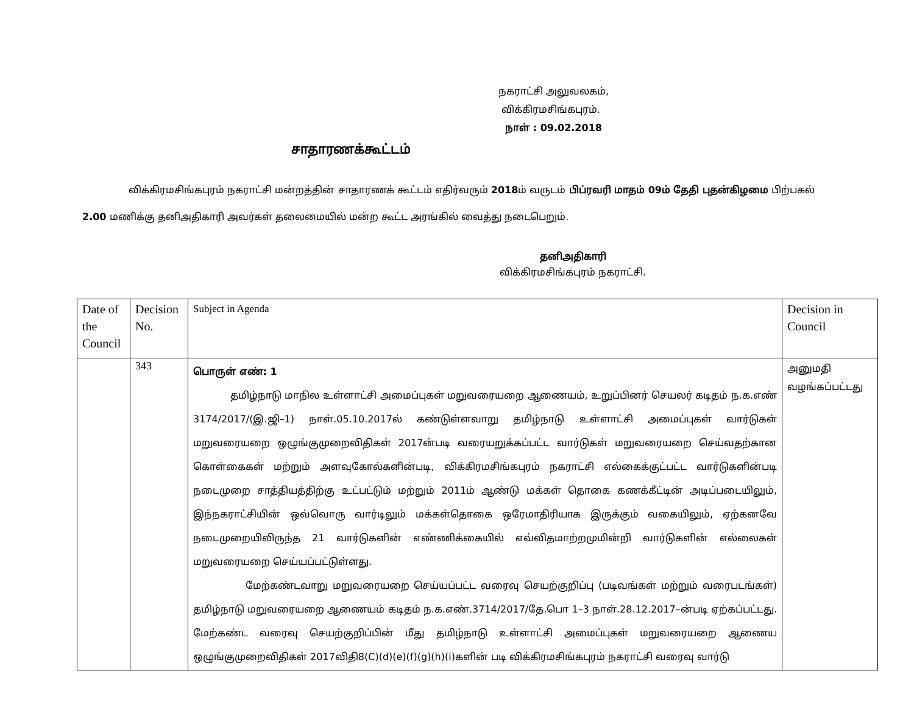நகராட்சி அலுவலகம்,
விக்கிரமசிங்கபுரம்.
நாள் : 09.02.2018
சாதாரணக்கூட்டம்
விக்கிரமசிங்கபுரம் நகராட்சி மன்றத்தின் சாதாரணக் கூட்டம் எதிர்வரும் 2018ம் வருடம் பிப்ரவரி மாதம் 09ம் தேதி புதன்கிழமை பிற்பகல் 2.00 மணிக்கு தனிஅதிகாரி அவர்கள் தலைமையில் மன்ற கூட்ட அரங்கில் வைத்து நடைபெறும்.
தனிஅதிகாரி
விக்கிரமசிங்கபுரம் நகராட்சி.
| Date of the Council | Decision No. | Subject in Agenda | Decision in Council |
| --- | --- | --- | --- |
| | 343 | பொருள் எண்: 1 தமிழ்நாடு மாநில உள்ளாட்சி அமைப்புகள் மறுவரையறை ஆணையம், உறுப்பினர் செயலர் கடிதம் ந.க.எண் 3174/2017/(இ.ஜி–1) நாள்.05.10.2017ல் கண்டுள்ளவாறு தமிழ்நாடு உள்ளாட்சி அமைப்புகள் வார்டுகள் மறுவரையறை ஒழுங்குமுறைவிதிகள் 2017ன்படி வரையறுக்கப்பட்ட வார்டுகள் மறுவரையறை செய்வதற்கான கொள்கைகள் மற்றும் அளவுகோல்களின்படி, விக்கிரமசிங்கபுரம் நகராட்சி எல்கைக்குட்பட்ட வார்டுகளின்படி நடைமுறை சாத்தியத்திற்கு உட்பட்டும் மற்றும் 2011ம் ஆண்டு மக்கள் தொகை கணக்கீட்டின் அடிப்படையிலும், இந்நகராட்சியின் ஒவ்வொரு வார்டிலும் மக்கள்தொகை ஒரேமாதிரியாக இருக்கும் வகையிலும், ஏற்கனவே நடைமுறையிலிருந்த 21 வார்டுகளின் எண்ணிக்கையில் எவ்விதமாற்றமுமின்றி வார்டுகளின் எல்லைகள் மறுவரையறை செய்யப்பட்டுள்ளது. மேற்கண்டவாறு மறுவரையறை செய்யப்பட்ட வரைவு செயற்குறிப்பு (படிவங்கள் மற்றும் வரைபடங்கள்) தமிழ்நாடு மறுவரையறை ஆணையம் கடிதம் ந.க.எண்.3714/2017/தே.பொ 1–3 நாள்.28.12.2017–ன்படி ஏற்கப்பட்டது. மேற்கண்ட வரைவு செயற்குறிப்பின் மீது தமிழ்நாடு உள்ளாட்சி அமைப்புகள் மறுவரையறை ஆணைய ஒழுங்குமுறைவிதிகள் 2017விதி8(C)(d)(e)(f)(g)(h)(i)களின் படி விக்கிரமசிங்கபுரம் நகராட்சி வரைவு வார்டு | அனுமதி வழங்கப்பட்டது |